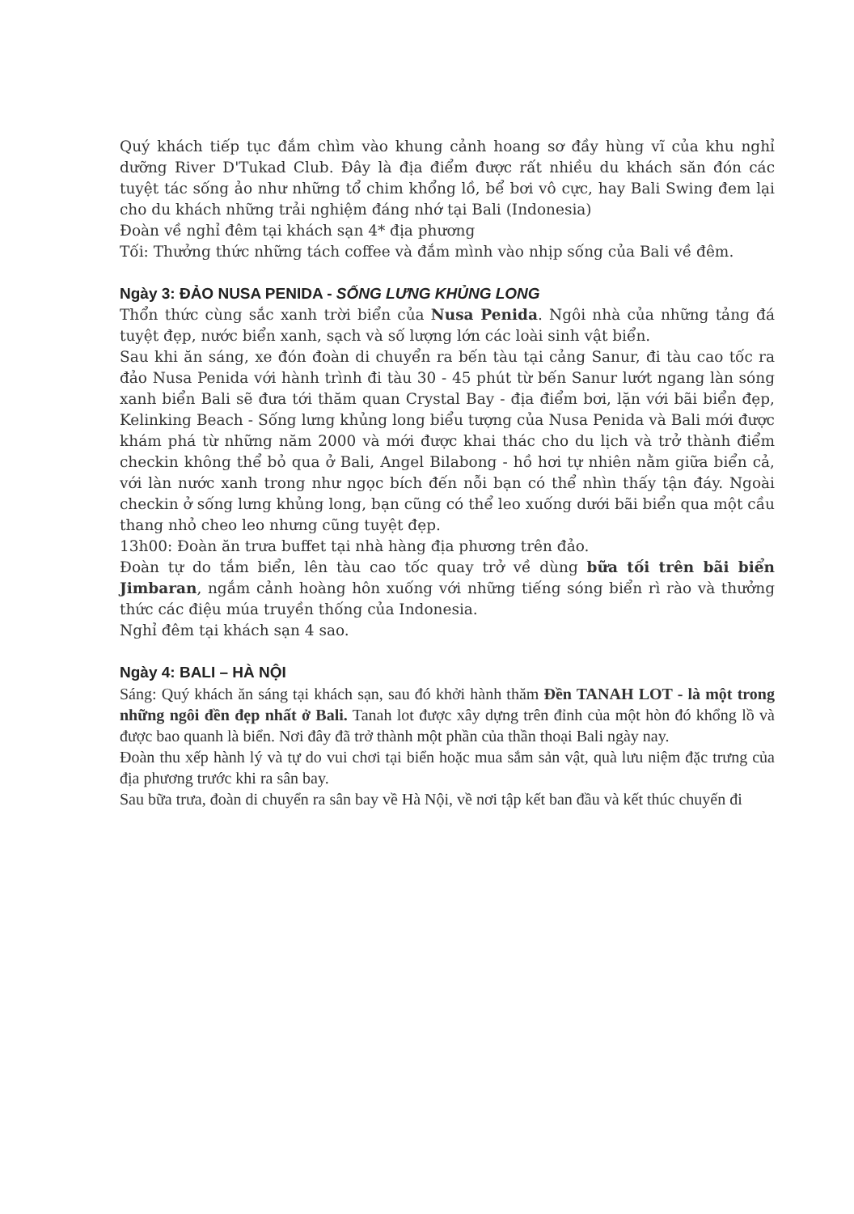Quý khách tiếp tục đắm chìm vào khung cảnh hoang sơ đầy hùng vĩ của khu nghỉ dưỡng River D'Tukad Club. Đây là địa điểm được rất nhiều du khách săn đón các tuyệt tác sống ảo như những tổ chim khổng lồ, bể bơi vô cực, hay Bali Swing đem lại cho du khách những trải nghiệm đáng nhớ tại Bali (Indonesia)
Đoàn về nghỉ đêm tại khách sạn 4* địa phương
Tối: Thưởng thức những tách coffee và đắm mình vào nhịp sống của Bali về đêm.
Ngày 3: ĐẢO NUSA PENIDA - SỐNG LƯNG KHỦNG LONG
Thổn thức cùng sắc xanh trời biển của Nusa Penida. Ngôi nhà của những tảng đá tuyệt đẹp, nước biển xanh, sạch và số lượng lớn các loài sinh vật biển.
Sau khi ăn sáng, xe đón đoàn di chuyển ra bến tàu tại cảng Sanur, đi tàu cao tốc ra đảo Nusa Penida với hành trình đi tàu 30 - 45 phút từ bến Sanur lướt ngang làn sóng xanh biển Bali sẽ đưa tới thăm quan Crystal Bay - địa điểm bơi, lặn với bãi biển đẹp, Kelinking Beach - Sống lưng khủng long biểu tượng của Nusa Penida và Bali mới được khám phá từ những năm 2000 và mới được khai thác cho du lịch và trở thành điểm checkin không thể bỏ qua ở Bali, Angel Bilabong - hồ hơi tự nhiên nằm giữa biển cả, với làn nước xanh trong như ngọc bích đến nỗi bạn có thể nhìn thấy tận đáy. Ngoài checkin ở sống lưng khủng long, bạn cũng có thể leo xuống dưới bãi biển qua một cầu thang nhỏ cheo leo nhưng cũng tuyệt đẹp.
13h00: Đoàn ăn trưa buffet tại nhà hàng địa phương trên đảo.
Đoàn tự do tắm biển, lên tàu cao tốc quay trở về dùng bữa tối trên bãi biển Jimbaran, ngắm cảnh hoàng hôn xuống với những tiếng sóng biển rì rào và thưởng thức các điệu múa truyền thống của Indonesia.
Nghỉ đêm tại khách sạn 4 sao.
Ngày 4: BALI – HÀ NỘI
Sáng: Quý khách ăn sáng tại khách sạn, sau đó khởi hành thăm Đền TANAH LOT - là một trong những ngôi đền đẹp nhất ở Bali. Tanah lot được xây dựng trên đỉnh của một hòn đó khổng lồ và được bao quanh là biển. Nơi đây đã trở thành một phần của thần thoại Bali ngày nay.
Đoàn thu xếp hành lý và tự do vui chơi tại biển hoặc mua sắm sản vật, quà lưu niệm đặc trưng của địa phương trước khi ra sân bay.
Sau bữa trưa, đoàn di chuyển ra sân bay về Hà Nội, về nơi tập kết ban đầu và kết thúc chuyến đi